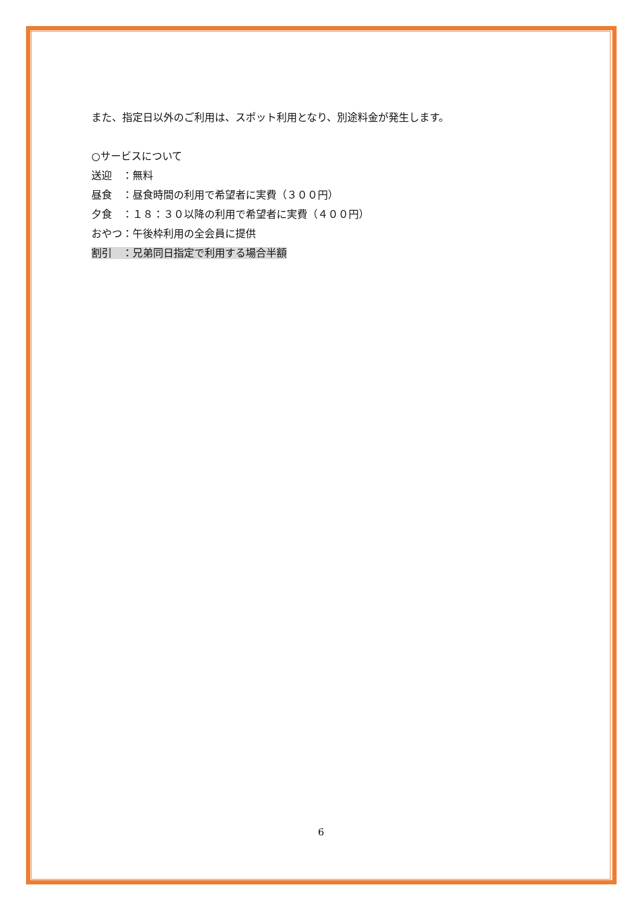また、指定日以外のご利用は、スポット利用となり、別途料金が発生します。
○サービスについて
送迎　：無料
昼食　：昼食時間の利用で希望者に実費（３００円）
夕食　：１８：３０以降の利用で希望者に実費（４００円）
おやつ：午後枠利用の全会員に提供
割引　：兄弟同日指定で利用する場合半額
6